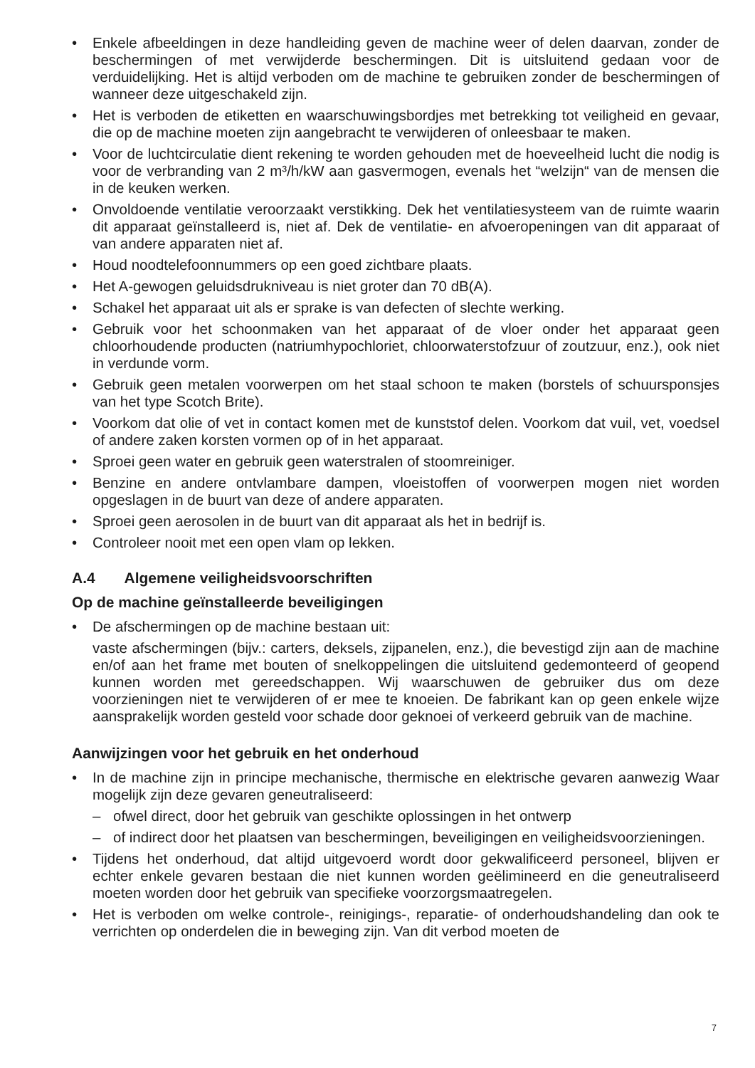• Enkele afbeeldingen in deze handleiding geven de machine weer of delen daarvan, zonder de beschermingen of met verwijderde beschermingen. Dit is uitsluitend gedaan voor de verduidelijking. Het is altijd verboden om de machine te gebruiken zonder de beschermingen of wanneer deze uitgeschakeld zijn.
• Het is verboden de etiketten en waarschuwingsbordjes met betrekking tot veiligheid en gevaar, die op de machine moeten zijn aangebracht te verwijderen of onleesbaar te maken.
• Voor de luchtcirculatie dient rekening te worden gehouden met de hoeveelheid lucht die nodig is voor de verbranding van 2 m³/h/kW aan gasvermogen, evenals het “welzijn“ van de mensen die in de keuken werken.
• Onvoldoende ventilatie veroorzaakt verstikking. Dek het ventilatiesysteem van de ruimte waarin dit apparaat geïnstalleerd is, niet af. Dek de ventilatie- en afvoeropeningen van dit apparaat of van andere apparaten niet af.
• Houd noodtelefoonnummers op een goed zichtbare plaats.
• Het A-gewogen geluidsdrukniveau is niet groter dan 70 dB(A).
• Schakel het apparaat uit als er sprake is van defecten of slechte werking.
• Gebruik voor het schoonmaken van het apparaat of de vloer onder het apparaat geen chloorhoudende producten (natriumhypochloriet, chloorwaterstofzuur of zoutzuur, enz.), ook niet in verdunde vorm.
• Gebruik geen metalen voorwerpen om het staal schoon te maken (borstels of schuursponsjes van het type Scotch Brite).
• Voorkom dat olie of vet in contact komen met de kunststof delen. Voorkom dat vuil, vet, voedsel of andere zaken korsten vormen op of in het apparaat.
• Sproei geen water en gebruik geen waterstralen of stoomreiniger.
• Benzine en andere ontvlambare dampen, vloeistoffen of voorwerpen mogen niet worden opgeslagen in de buurt van deze of andere apparaten.
• Sproei geen aerosolen in de buurt van dit apparaat als het in bedrijf is.
• Controleer nooit met een open vlam op lekken.
A.4 Algemene veiligheidsvoorschriften
Op de machine geïnstalleerde beveiligingen
• De afschermingen op de machine bestaan uit:
vaste afschermingen (bijv.: carters, deksels, zijpanelen, enz.), die bevestigd zijn aan de machine en/of aan het frame met bouten of snelkoppelingen die uitsluitend gedemonteerd of geopend kunnen worden met gereedschappen. Wij waarschuwen de gebruiker dus om deze voorzieningen niet te verwijderen of er mee te knoeien. De fabrikant kan op geen enkele wijze aansprakelijk worden gesteld voor schade door geknoei of verkeerd gebruik van de machine.
Aanwijzingen voor het gebruik en het onderhoud
• In de machine zijn in principe mechanische, thermische en elektrische gevaren aanwezig Waar mogelijk zijn deze gevaren geneutraliseerd:
– ofwel direct, door het gebruik van geschikte oplossingen in het ontwerp
– of indirect door het plaatsen van beschermingen, beveiligingen en veiligheidsvoorzieningen.
• Tijdens het onderhoud, dat altijd uitgevoerd wordt door gekwalificeerd personeel, blijven er echter enkele gevaren bestaan die niet kunnen worden geëlimineerd en die geneutraliseerd moeten worden door het gebruik van specifieke voorzorgsmaatregelen.
• Het is verboden om welke controle-, reinigings-, reparatie- of onderhoudshandeling dan ook te verrichten op onderdelen die in beweging zijn. Van dit verbod moeten de
7